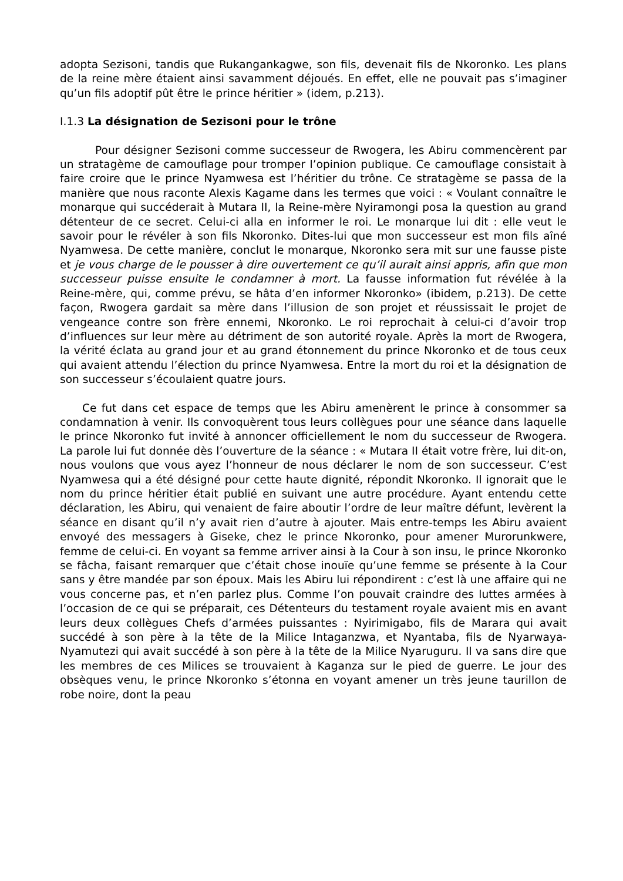adopta Sezisoni, tandis que Rukangankagwe, son fils, devenait fils de Nkoronko. Les plans de la reine mère étaient ainsi savamment déjoués. En effet, elle ne pouvait pas s’imaginer qu’un fils adoptif pût être le prince héritier » (idem, p.213).
I.1.3 La désignation de Sezisoni pour le trône
Pour désigner Sezisoni comme successeur de Rwogera, les Abiru commencèrent par un stratagème de camouflage pour tromper l’opinion publique. Ce camouflage consistait à faire croire que le prince Nyamwesa est l’héritier du trône. Ce stratagème se passa de la manière que nous raconte Alexis Kagame dans les termes que voici : « Voulant connaître le monarque qui succéderait à Mutara II, la Reine-mère Nyiramongi posa la question au grand détenteur de ce secret. Celui-ci alla en informer le roi. Le monarque lui dit : elle veut le savoir pour le révéler à son fils Nkoronko. Dites-lui que mon successeur est mon fils aîné Nyamwesa. De cette manière, conclut le monarque, Nkoronko sera mit sur une fausse piste et je vous charge de le pousser à dire ouvertement ce qu’il aurait ainsi appris, afin que mon successeur puisse ensuite le condamner à mort. La fausse information fut révélée à la Reine-mère, qui, comme prévu, se hâta d’en informer Nkoronko» (ibidem, p.213). De cette façon, Rwogera gardait sa mère dans l’illusion de son projet et réussissait le projet de vengeance contre son frère ennemi, Nkoronko. Le roi reprochait à celui-ci d’avoir trop d’influences sur leur mère au détriment de son autorité royale. Après la mort de Rwogera, la vérité éclata au grand jour et au grand étonnement du prince Nkoronko et de tous ceux qui avaient attendu l’élection du prince Nyamwesa. Entre la mort du roi et la désignation de son successeur s’écoulaient quatre jours.
Ce fut dans cet espace de temps que les Abiru amenèrent le prince à consommer sa condamnation à venir. Ils convoquèrent tous leurs collègues pour une séance dans laquelle le prince Nkoronko fut invité à annoncer officiellement le nom du successeur de Rwogera. La parole lui fut donnée dès l’ouverture de la séance : « Mutara II était votre frère, lui dit-on, nous voulons que vous ayez l’honneur de nous déclarer le nom de son successeur. C’est Nyamwesa qui a été désigné pour cette haute dignité, répondit Nkoronko. Il ignorait que le nom du prince héritier était publié en suivant une autre procédure. Ayant entendu cette déclaration, les Abiru, qui venaient de faire aboutir l’ordre de leur maître défunt, levèrent la séance en disant qu’il n’y avait rien d’autre à ajouter. Mais entre-temps les Abiru avaient envoyé des messagers à Giseke, chez le prince Nkoronko, pour amener Murorunkwere, femme de celui-ci. En voyant sa femme arriver ainsi à la Cour à son insu, le prince Nkoronko se fâcha, faisant remarquer que c’était chose inouïe qu’une femme se présente à la Cour sans y être mandée par son époux. Mais les Abiru lui répondirent : c’est là une affaire qui ne vous concerne pas, et n’en parlez plus. Comme l’on pouvait craindre des luttes armées à l’occasion de ce qui se préparait, ces Détenteurs du testament royale avaient mis en avant leurs deux collègues Chefs d’armées puissantes : Nyirimigabo, fils de Marara qui avait succédé à son père à la tête de la Milice Intaganzwa, et Nyantaba, fils de Nyarwaya-Nyamutezi qui avait succédé à son père à la tête de la Milice Nyaruguru. Il va sans dire que les membres de ces Milices se trouvaient à Kaganza sur le pied de guerre. Le jour des obsèques venu, le prince Nkoronko s’étonna en voyant amener un très jeune taurillon de robe noire, dont la peau